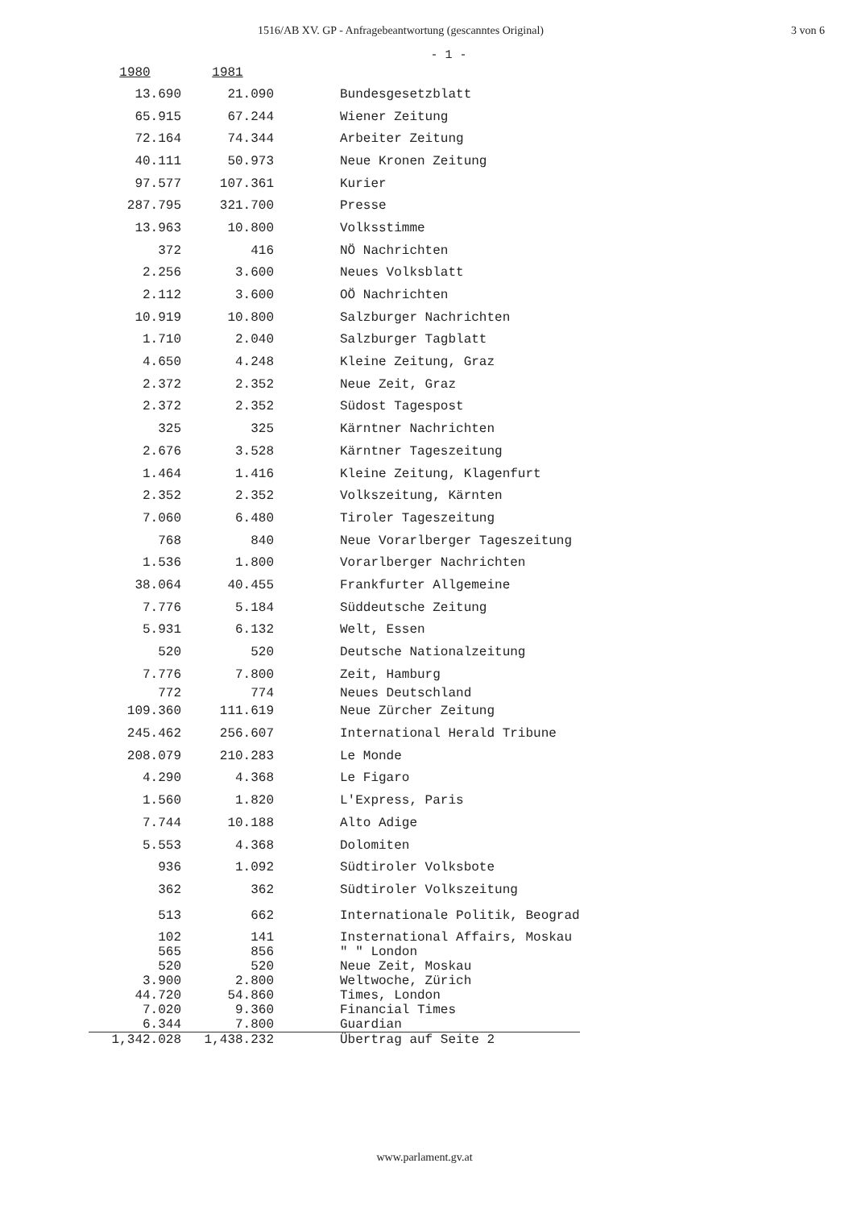1516/AB XV. GP - Anfragebeantwortung (gescanntes Original) 3 von 6
- 1 -
| 1980 | 1981 | |
| --- | --- | --- |
| 13.690 | 21.090 | Bundesgesetzblatt |
| 65.915 | 67.244 | Wiener Zeitung |
| 72.164 | 74.344 | Arbeiter Zeitung |
| 40.111 | 50.973 | Neue Kronen Zeitung |
| 97.577 | 107.361 | Kurier |
| 287.795 | 321.700 | Presse |
| 13.963 | 10.800 | Volksstimme |
| 372 | 416 | NÖ Nachrichten |
| 2.256 | 3.600 | Neues Volksblatt |
| 2.112 | 3.600 | OÖ Nachrichten |
| 10.919 | 10.800 | Salzburger Nachrichten |
| 1.710 | 2.040 | Salzburger Tagblatt |
| 4.650 | 4.248 | Kleine Zeitung, Graz |
| 2.372 | 2.352 | Neue Zeit, Graz |
| 2.372 | 2.352 | Südost Tagespost |
| 325 | 325 | Kärntner Nachrichten |
| 2.676 | 3.528 | Kärntner Tageszeitung |
| 1.464 | 1.416 | Kleine Zeitung, Klagenfurt |
| 2.352 | 2.352 | Volkszeitung, Kärnten |
| 7.060 | 6.480 | Tiroler Tageszeitung |
| 768 | 840 | Neue Vorarlberger Tageszeitung |
| 1.536 | 1.800 | Vorarlberger Nachrichten |
| 38.064 | 40.455 | Frankfurter Allgemeine |
| 7.776 | 5.184 | Süddeutsche Zeitung |
| 5.931 | 6.132 | Welt, Essen |
| 520 | 520 | Deutsche Nationalzeitung |
| 7.776 | 7.800 | Zeit, Hamburg |
| 772 | 774 | Neues Deutschland |
| 109.360 | 111.619 | Neue Zürcher Zeitung |
| 245.462 | 256.607 | International Herald Tribune |
| 208.079 | 210.283 | Le Monde |
| 4.290 | 4.368 | Le Figaro |
| 1.560 | 1.820 | L'Express, Paris |
| 7.744 | 10.188 | Alto Adige |
| 5.553 | 4.368 | Dolomiten |
| 936 | 1.092 | Südtiroler Volksbote |
| 362 | 362 | Südtiroler Volkszeitung |
| 513 | 662 | Internationale Politik, Beograd |
| 102 | 141 | Insternational Affairs, Moskau |
| 565 | 856 | " " London |
| 520 | 520 | Neue Zeit, Moskau |
| 3.900 | 2.800 | Weltwoche, Zürich |
| 44.720 | 54.860 | Times, London |
| 7.020 | 9.360 | Financial Times |
| 6.344 | 7.800 | Guardian |
| 1,342.028 | 1,438.232 | Übertrag auf Seite 2 |
www.parlament.gv.at